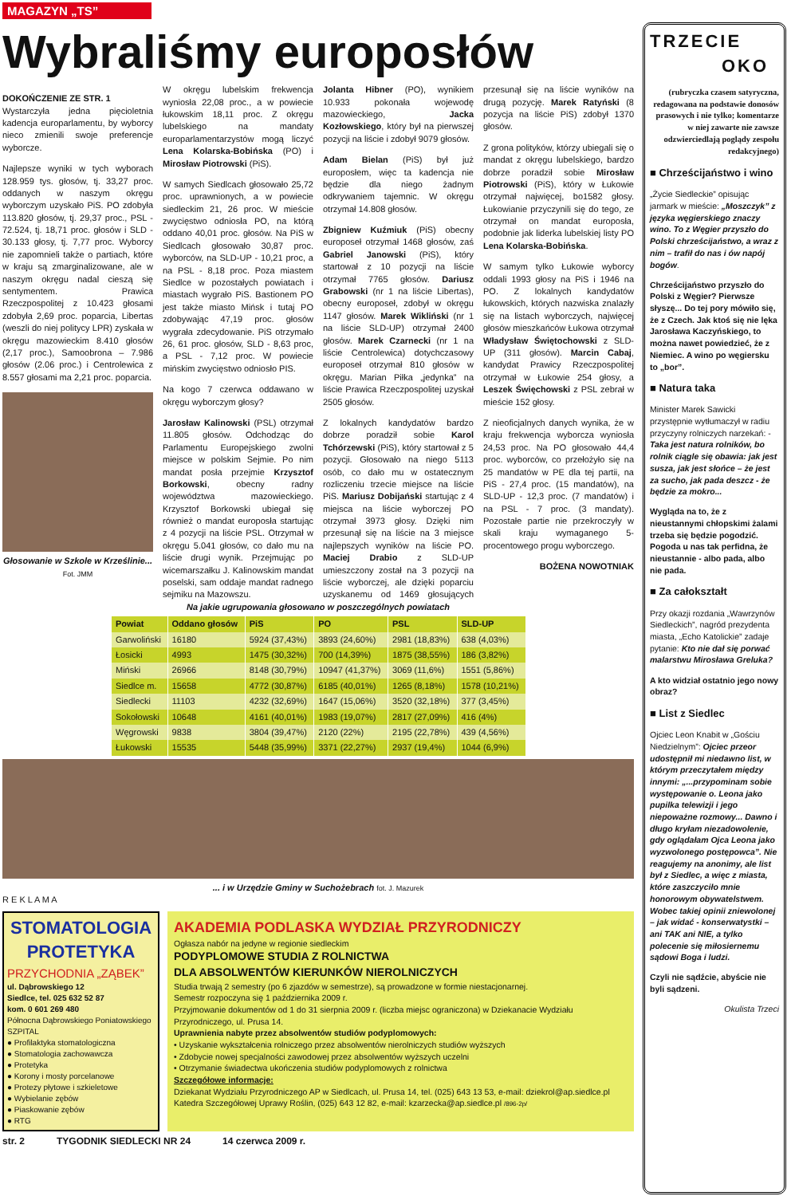MAGAZYN „TS”
Wybraliśmy europosłów
DOKOŃCZENIE ZE STR. 1
Wystarczyła jedna pięcioletnia kadencja europarlamentu, by wyborcy nieco zmienili swoje preferencje wyborcze.
Najlepsze wyniki w tych wyborach 128.959 tys. głosów, tj. 33,27 proc. oddanych w naszym okręgu wyborczym uzyskało PiS. PO zdobyła 113.820 głosów, tj. 29,37 proc., PSL - 72.524, tj. 18,71 proc. głosów i SLD - 30.133 głosy, tj. 7,77 proc. Wyborcy nie zapomnieli także o partiach, które w kraju są zmarginalizowane, ale w naszym okręgu nadal cieszą się sentymentem. Prawica Rzeczpospolitej z 10.423 głosami zdobyła 2,69 proc. poparcia, Libertas (weszli do niej politycy LPR) zyskała w okręgu mazowieckim 8.410 głosów (2,17 proc.), Samoobrona – 7.986 głosów (2.06 proc.) i Centrolewica z 8.557 głosami ma 2,21 proc. poparcia.
Głosowanie w Szkole w Krześlinie... Fot. JMM
W okręgu lubelskim frekwencja wyniosła 22,08 proc., a w powiecie łukowskim 18,11 proc. Z okręgu lubelskiego na mandaty europarlamentarzystów mogą liczyć Lena Kolarska-Bobińska (PO) i Mirosław Piotrowski (PiS).
W samych Siedlcach głosowało 25,72 proc. uprawnionych, a w powiecie siedleckim 21, 26 proc. W mieście zwycięstwo odniosła PO, na którą oddano 40,01 proc. głosów. Na PiS w Siedlcach głosowało 30,87 proc. wyborców, na SLD-UP - 10,21 proc, a na PSL - 8,18 proc. Poza miastem Siedlce w pozostałych powiatach i miastach wygrało PiS. Bastionem PO jest także miasto Mińsk i tutaj PO zdobywając 47,19 proc. głosów wygrała zdecydowanie. PiS otrzymało 26, 61 proc. głosów, SLD - 8,63 proc, a PSL - 7,12 proc. W powiecie mińskim zwycięstwo odniosło PIS.
Na kogo 7 czerwca oddawano w okręgu wyborczym głosy?
Jarosław Kalinowski (PSL) otrzymał 11.805 głosów. Odchodząc do Parlamentu Europejskiego zwolni miejsce w polskim Sejmie. Po nim mandat posła przejmie Krzysztof Borkowski, obecny radny województwa mazowieckiego. Krzysztof Borkowski ubiegał się również o mandat europosła startując z 4 pozycji na liście PSL. Otrzymał w okręgu 5.041 głosów, co dało mu na liście drugi wynik. Przejmując po wicemarszałku J. Kalinowskim mandat poselski, sam oddaje mandat radnego sejmiku na Mazowszu.
Jolanta Hibner (PO), wynikiem 10.933 pokonała wojewodę mazowieckiego, Jacka Kozłowskiego, który był na pierwszej pozycji na liście i zdobył 9079 głosów.
Adam Bielan (PiS) był już europosłem, więc ta kadencja nie będzie dla niego żadnym odkrywaniem tajemnic. W okręgu otrzymał 14.808 głosów.
Zbigniew Kuźmiuk (PiS) obecny europoseł otrzymał 1468 głosów, zaś Gabriel Janowski (PiS), który startował z 10 pozycji na liście otrzymał 7765 głosów. Dariusz Grabowski (nr 1 na liście Libertas), obecny europoseł, zdobył w okręgu 1147 głosów. Marek Wikliński (nr 1 na liście SLD-UP) otrzymał 2400 głosów. Marek Czarnecki (nr 1 na liście Centrolewica) dotychczasowy europoseł otrzymał 810 głosów w okręgu. Marian Piłka „jedynka” na liście Prawica Rzeczpospolitej uzyskał 2505 głosów.
Z lokalnych kandydatów bardzo dobrze poradził sobie Karol Tchórzewski (PiS), który startował z 5 pozycji. Głosowało na niego 5113 osób, co dało mu w ostatecznym rozliczeniu trzecie miejsce na liście PiS. Mariusz Dobijański startując z 4 miejsca na liście wyborczej PO otrzymał 3973 głosy. Dzięki nim przesunął się na liście na 3 miejsce najlepszych wyników na liście PO. Maciej Drabio z SLD-UP umieszczony został na 3 pozycji na liście wyborczej, ale dzięki poparciu uzyskanemu od 1469 głosujących przesunął się na liście wyników na drugą pozycję. Marek Ratyński (8 pozycja na liście PiS) zdobył 1370 głosów.
Z grona polityków, którzy ubiegali się o mandat z okręgu lubelskiego, bardzo dobrze poradził sobie Mirosław Piotrowski (PiS), który w Łukowie otrzymał najwięcej, bo1582 głosy. Łukowianie przyczynili się do tego, ze otrzymał on mandat europosła, podobnie jak liderka lubelskiej listy PO Lena Kolarska-Bobińska.
W samym tylko Łukowie wyborcy oddali 1993 głosy na PiS i 1946 na PO. Z lokalnych kandydatów łukowskich, których nazwiska znalazły się na listach wyborczych, najwięcej głosów mieszkańców Łukowa otrzymał Władysław Świętochowski z SLD-UP (311 głosów). Marcin Cabaj, kandydat Prawicy Rzeczpospolitej otrzymał w Łukowie 254 głosy, a Leszek Święchowski z PSL zebrał w mieście 152 głosy.
Z nieoficjalnych danych wynika, że w kraju frekwencja wyborcza wyniosła 24,53 proc. Na PO głosowało 44,4 proc. wyborców, co przełożyło się na 25 mandatów w PE dla tej partii, na PiS - 27,4 proc. (15 mandatów), na SLD-UP - 12,3 proc. (7 mandatów) i na PSL - 7 proc. (3 mandaty). Pozostałe partie nie przekroczyły w skali kraju wymaganego 5-procentowego progu wyborczego.
BOŻENA NOWOTNIAK
Na jakie ugrupowania głosowano w poszczególnych powiatach
| Powiat | Oddano głosów | PiS | PO | PSL | SLD-UP |
| --- | --- | --- | --- | --- | --- |
| Garwoliński | 16180 | 5924 (37,43%) | 3893 (24,60%) | 2981 (18,83%) | 638 (4,03%) |
| Łosicki | 4993 | 1475 (30,32%) | 700 (14,39%) | 1875 (38,55%) | 186 (3,82%) |
| Miński | 26966 | 8148 (30,79%) | 10947 (41,37%) | 3069 (11,6%) | 1551 (5,86%) |
| Siedlce m. | 15658 | 4772 (30,87%) | 6185 (40,01%) | 1265 (8,18%) | 1578 (10,21%) |
| Siedlecki | 11103 | 4232 (32,69%) | 1647 (15,06%) | 3520 (32,18%) | 377 (3,45%) |
| Sokołowski | 10648 | 4161 (40,01%) | 1983 (19,07%) | 2817 (27,09%) | 416 (4%) |
| Węgrowski | 9838 | 3804 (39,47%) | 2120 (22%) | 2195 (22,78%) | 439 (4,56%) |
| Łukowski | 15535 | 5448 (35,99%) | 3371 (22,27%) | 2937 (19,4%) | 1044 (6,9%) |
... i w Urzędzie Gminy w Suchożebrach fot. J. Mazurek
R E K L A M A
STOMATOLOGIA PROTETYKA
PRZYCHODNIA „ZĄBEK”
ul. Dąbrowskiego 12
Siedlce, tel. 025 632 52 87
kom. 0 601 269 480
Północna Dąbrowskiego Poniatowskiego SZPITAL
● Profilaktyka stomatologiczna
● Stomatologia zachowawcza
● Protetyka
● Korony i mosty porcelanowe
● Protezy płytowe i szkieletowe
● Wybielanie zębów
● Piaskowanie zębów
● RTG
AKADEMIA PODLASKA WYDZIAŁ PRZYRODNICZY
Ogłasza nabór na jedyne w regionie siedleckim
PODYPLOMOWE STUDIA Z ROLNICTWA
DLA ABSOLWENTÓW KIERUNKÓW NIEROLNICZYCH
Studia trwają 2 semestry (po 6 zjazdów w semestrze), są prowadzone w formie niestacjonarnej.
Semestr rozpoczyna się 1 października 2009 r.
Przyjmowanie dokumentów od 1 do 31 sierpnia 2009 r. (liczba miejsc ograniczona) w Dziekanacie Wydziału Przyrodniczego, ul. Prusa 14.
Uprawnienia nabyte przez absolwentów studiów podyplomowych:
• Uzyskanie wykształcenia rolniczego przez absolwentów nierolniczych studiów wyższych
• Zdobycie nowej specjalności zawodowej przez absolwentów wyższych uczelni
• Otrzymanie świadectwa ukończenia studiów podyplomowych z rolnictwa
Szczegółowe informacje:
Dziekanat Wydziału Przyrodniczego AP w Siedlcach, ul. Prusa 14, tel. (025) 643 13 53, e-mail: dziekrol@ap.siedlce.pl
Katedra Szczegółowej Uprawy Roślin, (025) 643 12 82, e-mail: kzarzecka@ap.siedlce.pl /896-2p/
str. 2 TYGODNIK SIEDLECKI NR 24 14 czerwca 2009 r.
TRZECIE
OKO
(rubryczka czasem satyryczna, redagowana na podstawie donosów prasowych i nie tylko; komentarze w niej zawarte nie zawsze odzwierciedlają poglądy zespołu redakcyjnego)
■ Chrześcijaństwo i wino
„Życie Siedleckie” opisując jarmark w mieście: „Moszczyk” z języka węgierskiego znaczy wino. To z Węgier przyszło do Polski chrześcijaństwo, a wraz z nim – trafił do nas i ów napój bogów.
Chrześcijaństwo przyszło do Polski z Węgier? Pierwsze słyszę... Do tej pory mówiło się, że z Czech. Jak ktoś się nie lęka Jarosława Kaczyńskiego, to można nawet powiedzieć, że z Niemiec. A wino po węgiersku to „bor”.
■ Natura taka
Minister Marek Sawicki przystępnie wytłumaczył w radiu przyczyny rolniczych narzekań: - Taka jest natura rolników, bo rolnik ciągle się obawia: jak jest susza, jak jest słońce – że jest za sucho, jak pada deszcz - że będzie za mokro...
Wygląda na to, że z nieustannymi chłopskimi żalami trzeba się będzie pogodzić. Pogoda u nas tak perfidna, że nieustannie - albo pada, albo nie pada.
■ Za całokształt
Przy okazji rozdania „Wawrzynów Siedleckich”, nagród prezydenta miasta, „Echo Katolickie” zadaje pytanie: Kto nie dał się porwać malarstwu Mirosława Greluka?
A kto widział ostatnio jego nowy obraz?
■ List z Siedlec
Ojciec Leon Knabit w „Gościu Niedzielnym”: Ojciec przeor udostępnił mi niedawno list, w którym przeczytałem między innymi: „...przypominam sobie występowanie o. Leona jako pupilka telewizji i jego niepoważne rozmowy... Dawno i długo kryłam niezadowolenie, gdy oglądałam Ojca Leona jako wyzwolonego postępowca”. Nie reagujemy na anonimy, ale list był z Siedlec, a więc z miasta, które zaszczyciło mnie honorowym obywatelstwem. Wobec takiej opinii zniewolonej – jak widać - konserwatystki – ani TAK ani NIE, a tylko polecenie się miłosiernemu sądowi Boga i ludzi.
Czyli nie sądźcie, abyście nie byli sądzeni.
Okulista Trzeci